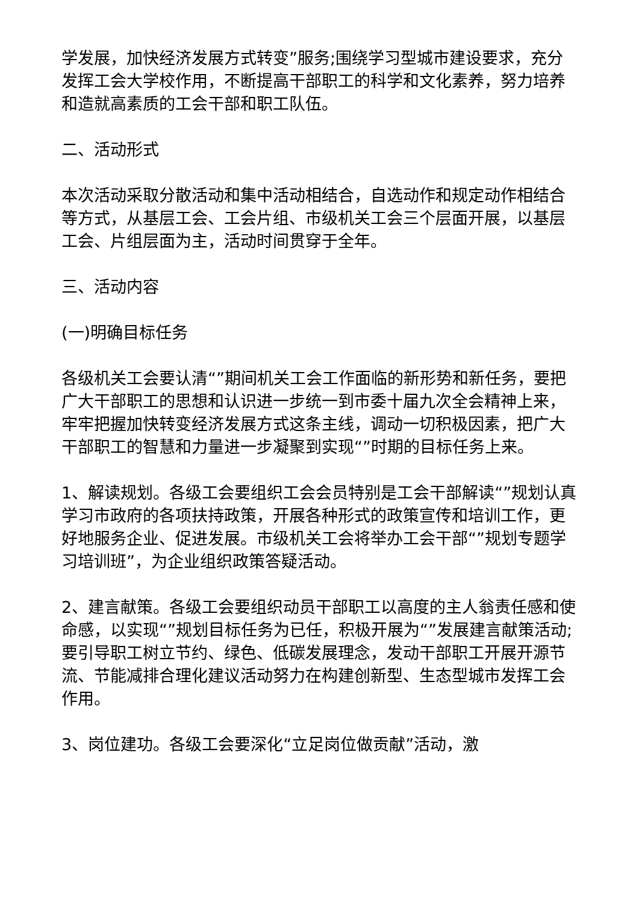学发展，加快经济发展方式转变”服务;围绕学习型城市建设要求，充分发挥工会大学校作用，不断提高干部职工的科学和文化素养，努力培养和造就高素质的工会干部和职工队伍。
二、活动形式
本次活动采取分散活动和集中活动相结合，自选动作和规定动作相结合等方式，从基层工会、工会片组、市级机关工会三个层面开展，以基层工会、片组层面为主，活动时间贯穿于全年。
三、活动内容
(一)明确目标任务
各级机关工会要认清“”期间机关工会工作面临的新形势和新任务，要把广大干部职工的思想和认识进一步统一到市委十届九次全会精神上来，牢牢把握加快转变经济发展方式这条主线，调动一切积极因素，把广大干部职工的智慧和力量进一步凝聚到实现“”时期的目标任务上来。
1、解读规划。各级工会要组织工会会员特别是工会干部解读“”规划认真学习市政府的各项扶持政策，开展各种形式的政策宣传和培训工作，更好地服务企业、促进发展。市级机关工会将举办工会干部“”规划专题学习培训班”，为企业组织政策答疑活动。
2、建言献策。各级工会要组织动员干部职工以高度的主人翁责任感和使命感，以实现“”规划目标任务为已任，积极开展为“”发展建言献策活动;要引导职工树立节约、绿色、低碳发展理念，发动干部职工开展开源节流、节能减排合理化建议活动努力在构建创新型、生态型城市发挥工会作用。
3、岗位建功。各级工会要深化“立足岗位做贡献”活动，激